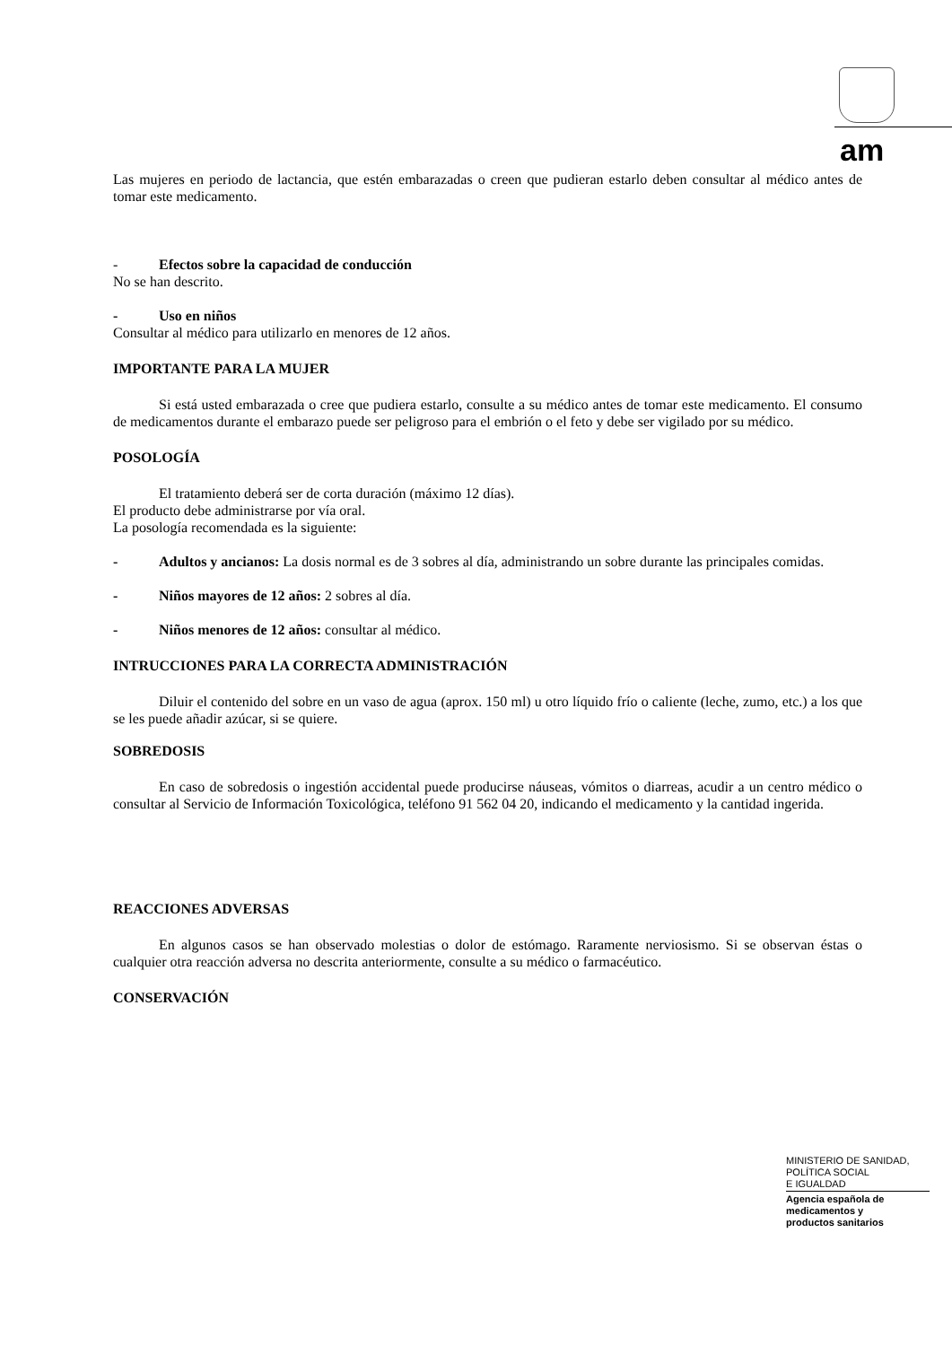am
Las mujeres en periodo de lactancia, que estén embarazadas o creen que pudieran estarlo deben consultar al médico antes de tomar este medicamento.
- Efectos sobre la capacidad de conducción
No se han descrito.
- Uso en niños
Consultar al médico para utilizarlo en menores de 12 años.
IMPORTANTE PARA LA MUJER
Si está usted embarazada o cree que pudiera estarlo, consulte a su médico antes de tomar este medicamento. El consumo de medicamentos durante el embarazo puede ser peligroso para el embrión o el feto y debe ser vigilado por su médico.
POSOLOGÍA
El tratamiento deberá ser de corta duración (máximo 12 días).
El producto debe administrarse por vía oral.
La posología recomendada es la siguiente:
- Adultos y ancianos: La dosis normal es de 3 sobres al día, administrando un sobre durante las principales comidas.
- Niños mayores de 12 años: 2 sobres al día.
- Niños menores de 12 años: consultar al médico.
INTRUCCIONES PARA LA CORRECTA ADMINISTRACIÓN
Diluir el contenido del sobre en un vaso de agua (aprox. 150 ml) u otro líquido frío o caliente (leche, zumo, etc.) a los que se les puede añadir azúcar, si se quiere.
SOBREDOSIS
En caso de sobredosis o ingestión accidental puede producirse náuseas, vómitos o diarreas, acudir a un centro médico o consultar al Servicio de Información Toxicológica, teléfono 91 562 04 20, indicando el medicamento y la cantidad ingerida.
REACCIONES ADVERSAS
En algunos casos se han observado molestias o dolor de estómago. Raramente nerviosismo. Si se observan éstas o cualquier otra reacción adversa no descrita anteriormente, consulte a su médico o farmacéutico.
CONSERVACIÓN
MINISTERIO DE SANIDAD,
POLÍTICA SOCIAL
E IGUALDAD
Agencia española de
medicamentos y
productos sanitarios